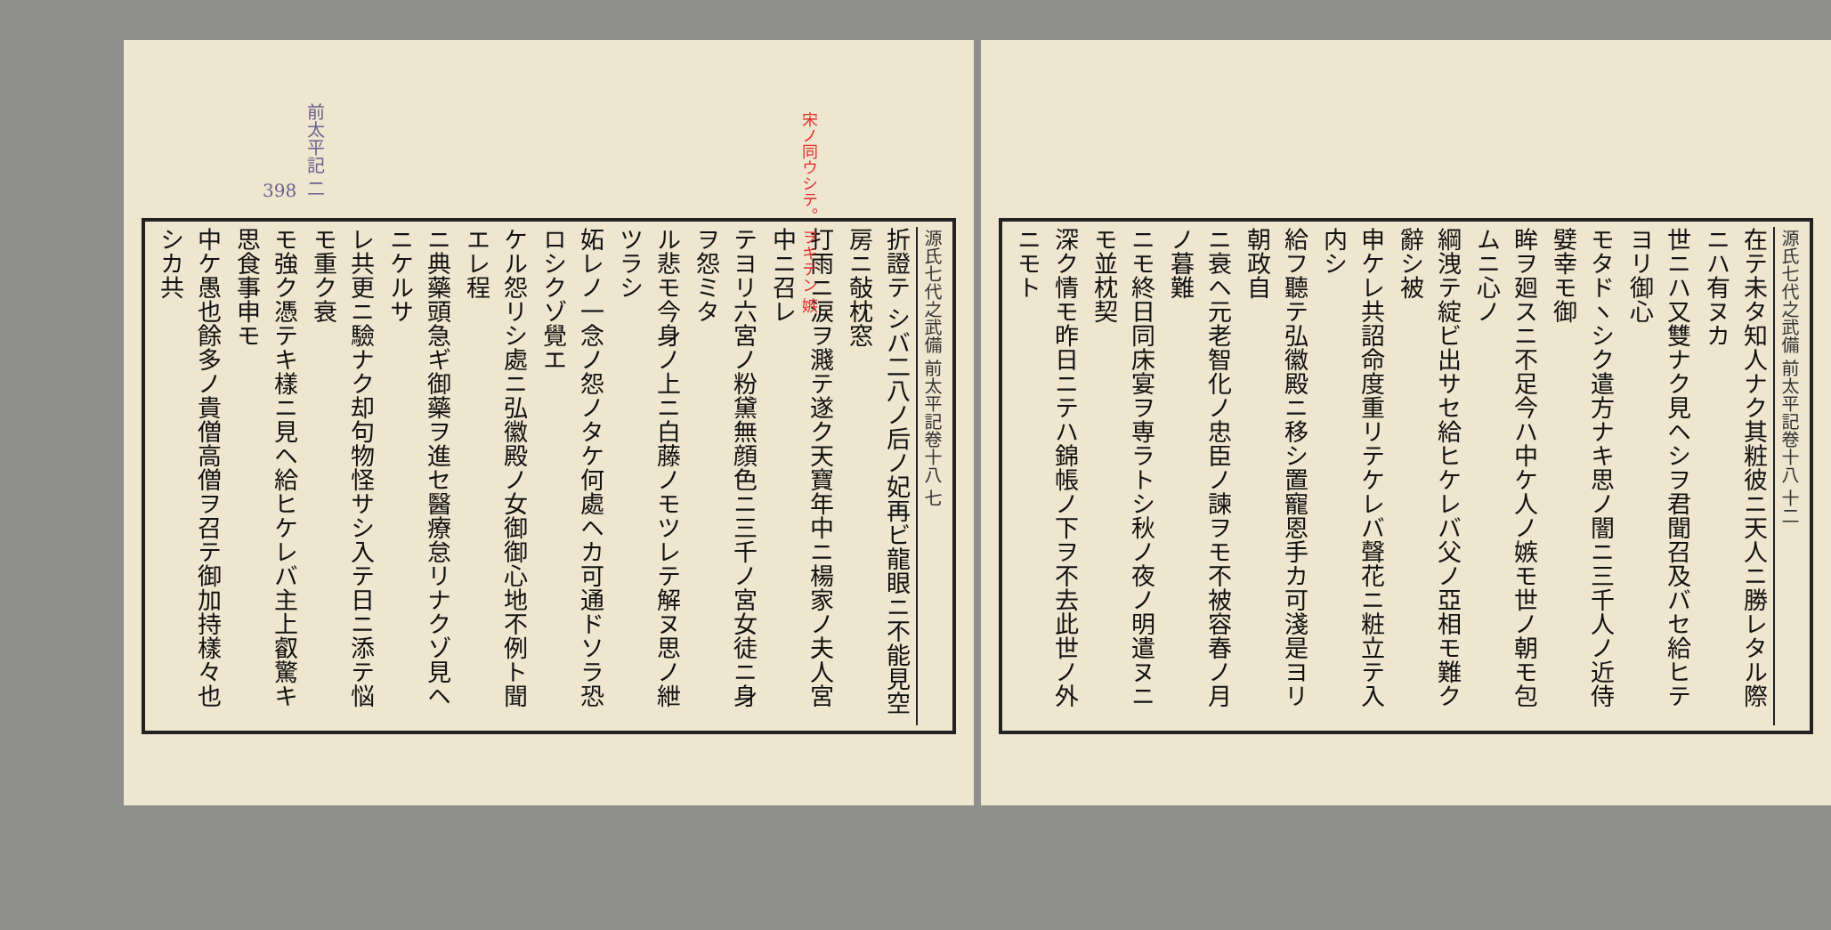398 前太平記 二
源氏七代之武備 前太平記卷十八 七
折證テ シバ二八ノ后ノ妃再ビ龍眼ニ不能見空房ニ敧枕窓
打雨ニ涙ヲ濺テ遂ク天寶年中ニ楊家ノ夫人宮中ニ召レ
テヨリ六宮ノ粉黛無顔色ニ三千ノ宮女徒ニ身ヲ怨ミタ
ル悲モ今身ノ上ニ白藤ノモツレテ解ヌ思ノ紲ツラシ
妬レノ一念ノ怨ノタケ何處ヘカ可通ドソラ恐ロシクゾ覺エ
ケル怨リシ處ニ弘徽殿ノ女御御心地不例ト聞エレ程
ニ典藥頭急ギ御藥ヲ進セ醫療怠リナクゾ見ヘニケルサ
レ共更ニ驗ナク却句物怪サシ入テ日ニ添テ悩モ重ク衰
モ強ク憑テキ樣ニ見ヘ給ヒケレバ主上叡驚キ思食事申モ
中ケ愚也餘多ノ貴僧高僧ヲ召テ御加持樣々也シカ共
宋ノ同ウシテ。 ヲキテン 嫉
源氏七代之武備 前太平記卷十八 十二
在テ未タ知人ナク其粧彼ニ天人ニ勝レタル際ニハ有ヌカ
世ニハ又雙ナク見ヘシヲ君聞召及バセ給ヒテヨリ御心
モタドヽシク遣方ナキ思ノ闇ニ三千人ノ近侍嬖幸モ御
眸ヲ廻スニ不足今ハ中ケ人ノ嫉モ世ノ朝モ包ムニ心ノ
綱洩テ綻ビ出サセ給ヒケレバ父ノ亞相モ難ク辭シ被
申ケレ共詔命度重リテケレバ聲花ニ粧立テ入内シ
給フ聽テ弘徽殿ニ移シ置寵恩手カ可淺是ヨリ朝政自
ニ衰ヘ元老智化ノ忠臣ノ諫ヲモ不被容春ノ月ノ暮難
ニモ終日同床宴ヲ専ラトシ秋ノ夜ノ明遣ヌニモ並枕契
深ク情モ昨日ニテハ錦帳ノ下ヲ不去此世ノ外ニモト